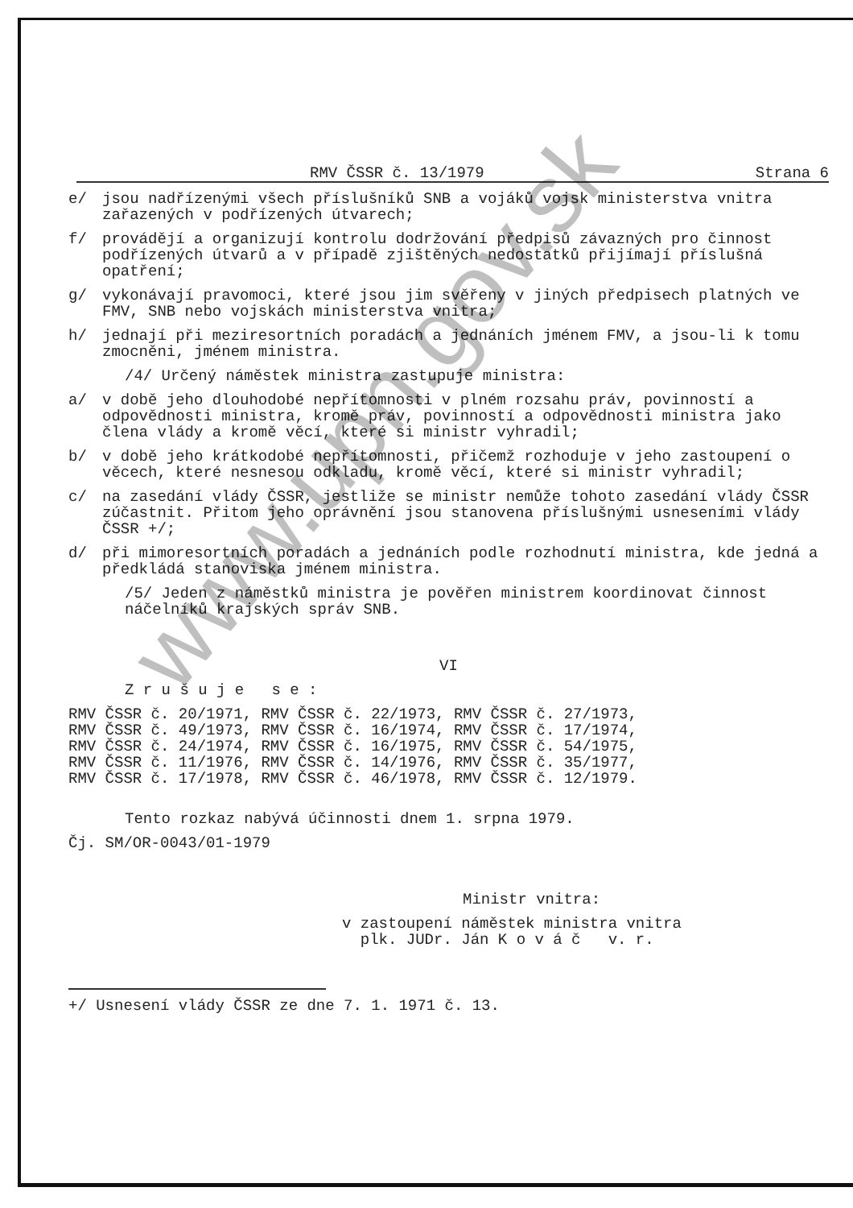RMV ČSSR č. 13/1979 Strana 6
e/ jsou nadřízenými všech příslušníků SNB a vojáků vojsk ministerstva vnitra zařazených v podřízených útvarech;
f/ provádějí a organizují kontrolu dodržování předpisů závazných pro činnost podřízených útvarů a v případě zjištěných nedostatků přijímají příslušná opatření;
g/ vykonávají pravomoci, které jsou jim svěřeny v jiných předpisech platných ve FMV, SNB nebo vojskách ministerstva vnitra;
h/ jednají při meziresortních poradách a jednáních jménem FMV, a jsou-li k tomu zmocněni, jménem ministra.
/4/ Určený náměstek ministra zastupuje ministra:
a/ v době jeho dlouhodobé nepřítomnosti v plném rozsahu práv, povinností a odpovědnosti ministra, kromě práv, povinností a odpovědnosti ministra jako člena vlády a kromě věcí, které si ministr vyhradil;
b/ v době jeho krátkodobé nepřítomnosti, přičemž rozhoduje v jeho zastoupení o věcech, které nesnesou odkladu, kromě věcí, které si ministr vyhradil;
c/ na zasedání vlády ČSSR, jestliže se ministr nemůže tohoto zasedání vlády ČSSR zúčastnit. Přitom jeho oprávnění jsou stanovena příslušnými usneseními vlády ČSSR +/;
d/ při mimoresortních poradách a jednáních podle rozhodnutí ministra, kde jedná a předkládá stanoviska jménem ministra.
/5/ Jeden z náměstků ministra je pověřen ministrem koordinovat činnost náčelníků krajských správ SNB.
VI
Z r u š u j e s e :
RMV ČSSR č. 20/1971, RMV ČSSR č. 22/1973, RMV ČSSR č. 27/1973,
RMV ČSSR č. 49/1973, RMV ČSSR č. 16/1974, RMV ČSSR č. 17/1974,
RMV ČSSR č. 24/1974, RMV ČSSR č. 16/1975, RMV ČSSR č. 54/1975,
RMV ČSSR č. 11/1976, RMV ČSSR č. 14/1976, RMV ČSSR č. 35/1977,
RMV ČSSR č. 17/1978, RMV ČSSR č. 46/1978, RMV ČSSR č. 12/1979.
Tento rozkaz nabývá účinnosti dnem 1. srpna 1979.
Čj. SM/OR-0043/01-1979
Ministr vnitra:
v zastoupení náměstek ministra vnitra
plk. JUDr. Ján K o v á č v. r.
+/ Usnesení vlády ČSSR ze dne 7. 1. 1971 č. 13.
www.upn.gov.sk